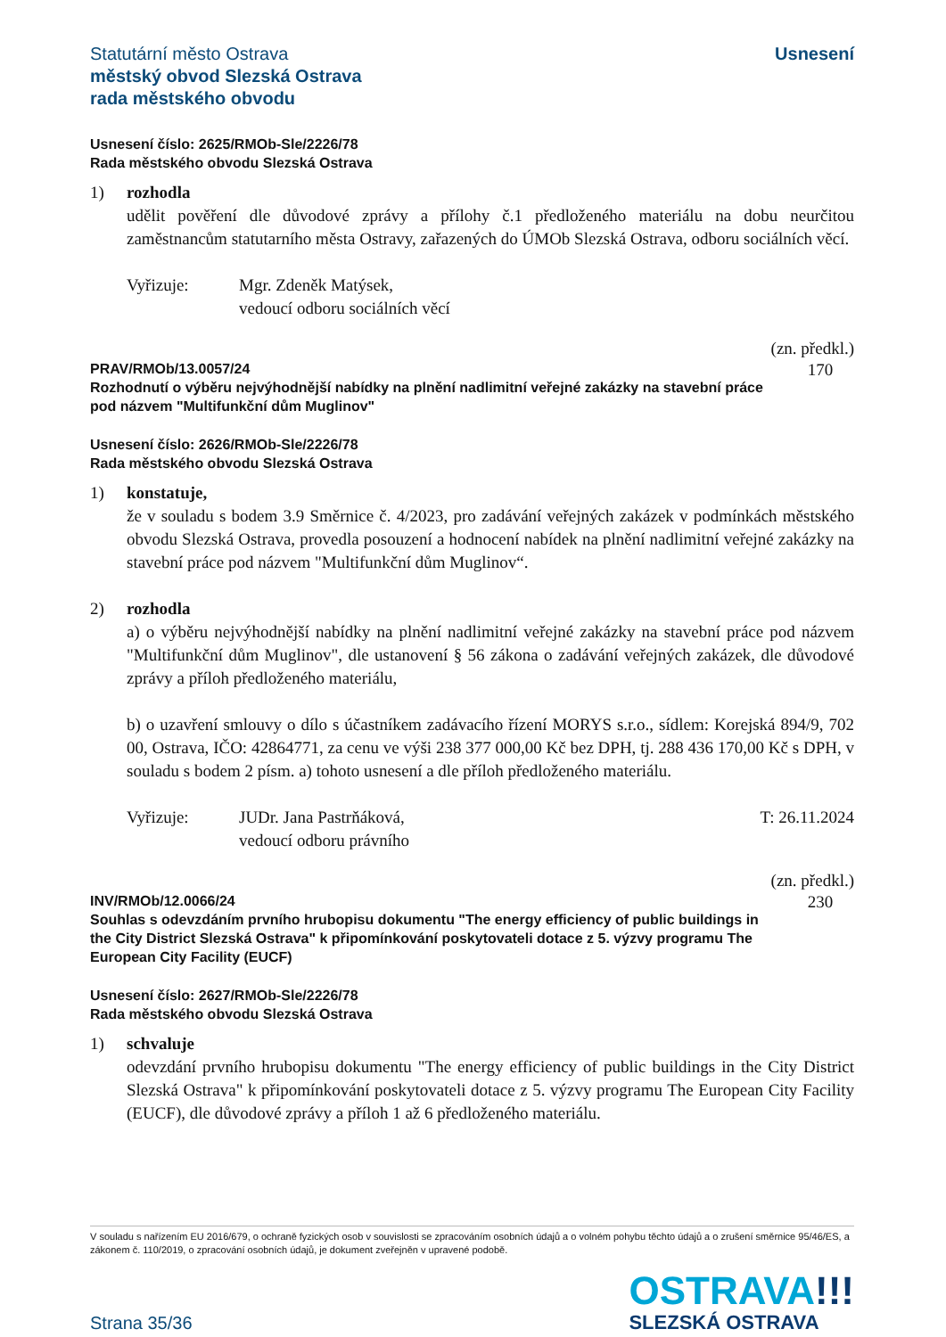Statutární město Ostrava
městský obvod Slezská Ostrava
rada městského obvodu
Usnesení
Usnesení číslo: 2625/RMOb-Sle/2226/78
Rada městského obvodu Slezská Ostrava
1) rozhodla
udělit pověření dle důvodové zprávy a přílohy č.1 předloženého materiálu na dobu neurčitou zaměstnancům statutarního města Ostravy, zařazených do ÚMOb Slezská Ostrava, odboru sociálních věcí.
Vyřizuje: Mgr. Zdeněk Matýsek,
vedoucí odboru sociálních věcí
PRAV/RMOb/13.0057/24
Rozhodnutí o výběru nejvýhodnější nabídky na plnění nadlimitní veřejné zakázky na stavební práce pod názvem "Multifunkční dům Muglinov"
(zn. předkl.)
170
Usnesení číslo: 2626/RMOb-Sle/2226/78
Rada městského obvodu Slezská Ostrava
1) konstatuje,
že v souladu s bodem 3.9 Směrnice č. 4/2023, pro zadávání veřejných zakázek v podmínkách městského obvodu Slezská Ostrava, provedla posouzení a hodnocení nabídek na plnění nadlimitní veřejné zakázky na stavební práce pod názvem "Multifunkční dům Muglinov“.
2) rozhodla
a) o výběru nejvýhodnější nabídky na plnění nadlimitní veřejné zakázky na stavební práce pod názvem "Multifunkční dům Muglinov", dle ustanovení § 56 zákona o zadávání veřejných zakázek, dle důvodové zprávy a příloh předloženého materiálu,
b) o uzavření smlouvy o dílo s účastníkem zadávacího řízení MORYS s.r.o., sídlem: Korejská 894/9, 702 00, Ostrava, IČO: 42864771, za cenu ve výši 238 377 000,00 Kč bez DPH, tj. 288 436 170,00 Kč s DPH, v souladu s bodem 2 písm. a) tohoto usnesení a dle příloh předloženého materiálu.
Vyřizuje: JUDr. Jana Pastrňáková,
vedoucí odboru právního
T: 26.11.2024
INV/RMOb/12.0066/24
Souhlas s odevzdáním prvního hrubopisu dokumentu "The energy efficiency of public buildings in the City District Slezská Ostrava" k připomínkování poskytovateli dotace z 5. výzvy programu The European City Facility (EUCF)
(zn. předkl.)
230
Usnesení číslo: 2627/RMOb-Sle/2226/78
Rada městského obvodu Slezská Ostrava
1) schvaluje
odevzdání prvního hrubopisu dokumentu "The energy efficiency of public buildings in the City District Slezská Ostrava" k připomínkování poskytovateli dotace z 5. výzvy programu The European City Facility (EUCF), dle důvodové zprávy a příloh 1 až 6 předloženého materiálu.
V souladu s nařízením EU 2016/679, o ochraně fyzických osob v souvislosti se zpracováním osobních údajů a o volném pohybu těchto údajů a o zrušení směrnice 95/46/ES, a zákonem č. 110/2019, o zpracování osobních údajů, je dokument zveřejněn v upravené podobě.
Strana 35/36
OSTRAVA!!!
SLEZSKÁ OSTRAVA